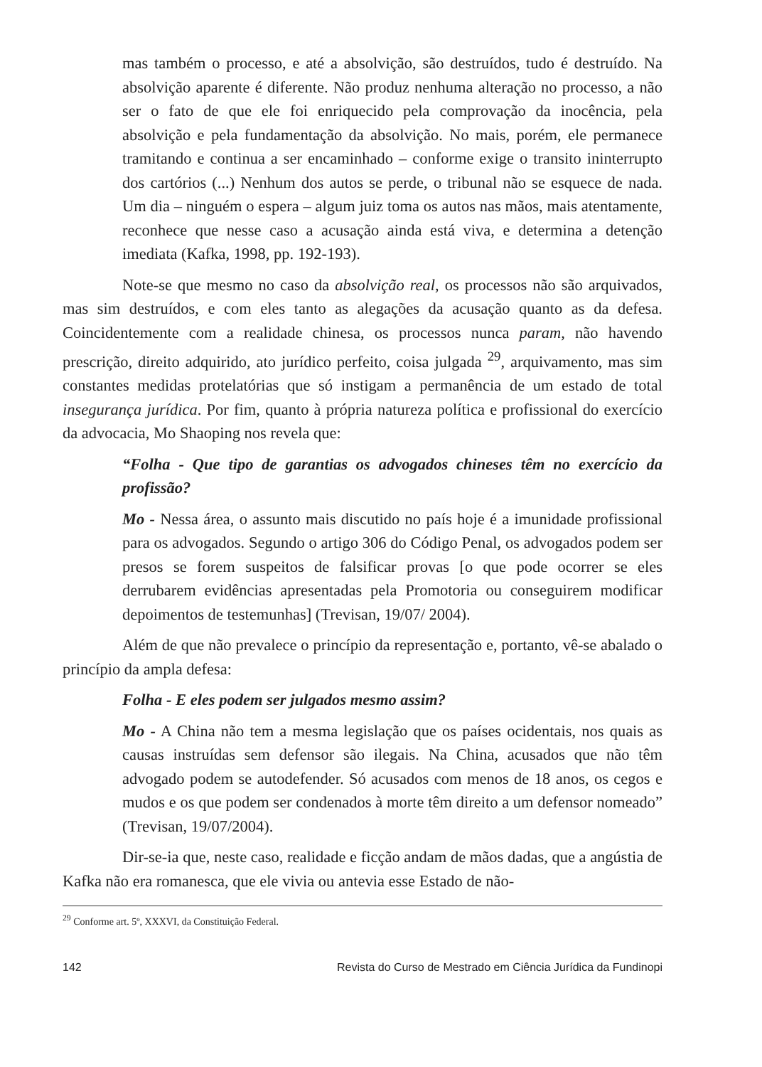mas também o processo, e até a absolvição, são destruídos, tudo é destruído. Na absolvição aparente é diferente. Não produz nenhuma alteração no processo, a não ser o fato de que ele foi enriquecido pela comprovação da inocência, pela absolvição e pela fundamentação da absolvição. No mais, porém, ele permanece tramitando e continua a ser encaminhado – conforme exige o transito ininterrupto dos cartórios (...) Nenhum dos autos se perde, o tribunal não se esquece de nada. Um dia – ninguém o espera – algum juiz toma os autos nas mãos, mais atentamente, reconhece que nesse caso a acusação ainda está viva, e determina a detenção imediata (Kafka, 1998, pp. 192-193).
Note-se que mesmo no caso da absolvição real, os processos não são arquivados, mas sim destruídos, e com eles tanto as alegações da acusação quanto as da defesa. Coincidentemente com a realidade chinesa, os processos nunca param, não havendo prescrição, direito adquirido, ato jurídico perfeito, coisa julgada <sup>29</sup>, arquivamento, mas sim constantes medidas protelatórias que só instigam a permanência de um estado de total insegurança jurídica. Por fim, quanto à própria natureza política e profissional do exercício da advocacia, Mo Shaoping nos revela que:
“Folha - Que tipo de garantias os advogados chineses têm no exercício da profissão?
Mo - Nessa área, o assunto mais discutido no país hoje é a imunidade profissional para os advogados. Segundo o artigo 306 do Código Penal, os advogados podem ser presos se forem suspeitos de falsificar provas [o que pode ocorrer se eles derrubarem evidências apresentadas pela Promotoria ou conseguirem modificar depoimentos de testemunhas] (Trevisan, 19/07/ 2004).
Além de que não prevalece o princípio da representação e, portanto, vê-se abalado o princípio da ampla defesa:
Folha - E eles podem ser julgados mesmo assim?
Mo - A China não tem a mesma legislação que os países ocidentais, nos quais as causas instruídas sem defensor são ilegais. Na China, acusados que não têm advogado podem se autodefender. Só acusados com menos de 18 anos, os cegos e mudos e os que podem ser condenados à morte têm direito a um defensor nomeado” (Trevisan, 19/07/2004).
Dir-se-ia que, neste caso, realidade e ficção andam de mãos dadas, que a angústia de Kafka não era romanesca, que ele vivia ou antevia esse Estado de não-
<sup>29</sup> Conforme art. 5º, XXXVI, da Constituição Federal.
142 Revista do Curso de Mestrado em Ciência Jurídica da Fundinopi